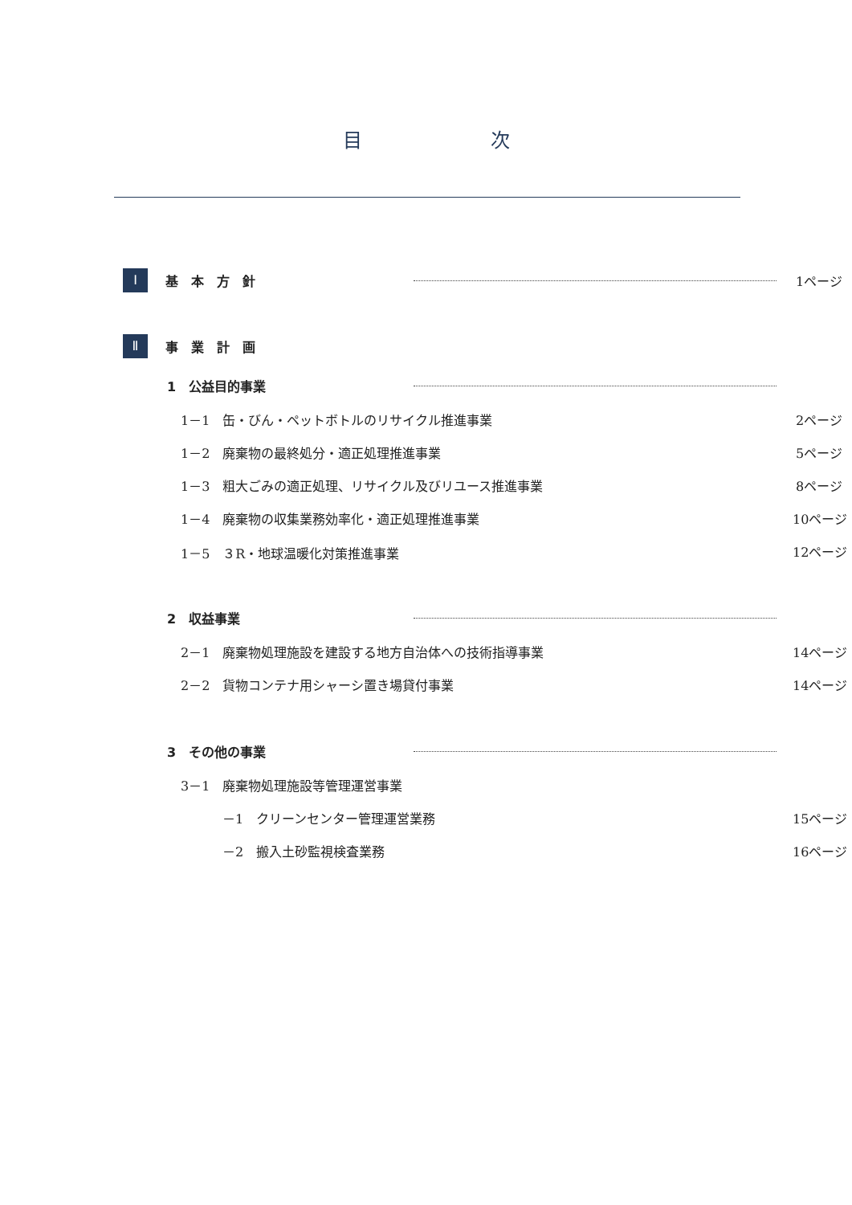目 次
Ⅰ 基　本　方　針 1ページ
Ⅱ 事　業　計　画
1　公益目的事業
1－1　缶・びん・ペットボトルのリサイクル推進事業 2ページ
1－2　廃棄物の最終処分・適正処理推進事業 5ページ
1－3　粗大ごみの適正処理、リサイクル及びリユース推進事業 8ページ
1－4　廃棄物の収集業務効率化・適正処理推進事業 10ページ
1－5　３R・地球温暖化対策推進事業 12ページ
2　収益事業
2－1　廃棄物処理施設を建設する地方自治体への技術指導事業 14ページ
2－2　貨物コンテナ用シャーシ置き場貸付事業 14ページ
3　その他の事業
3－1　廃棄物処理施設等管理運営事業
－1　クリーンセンター管理運営業務 15ページ
－2　搬入土砂監視検査業務 16ページ